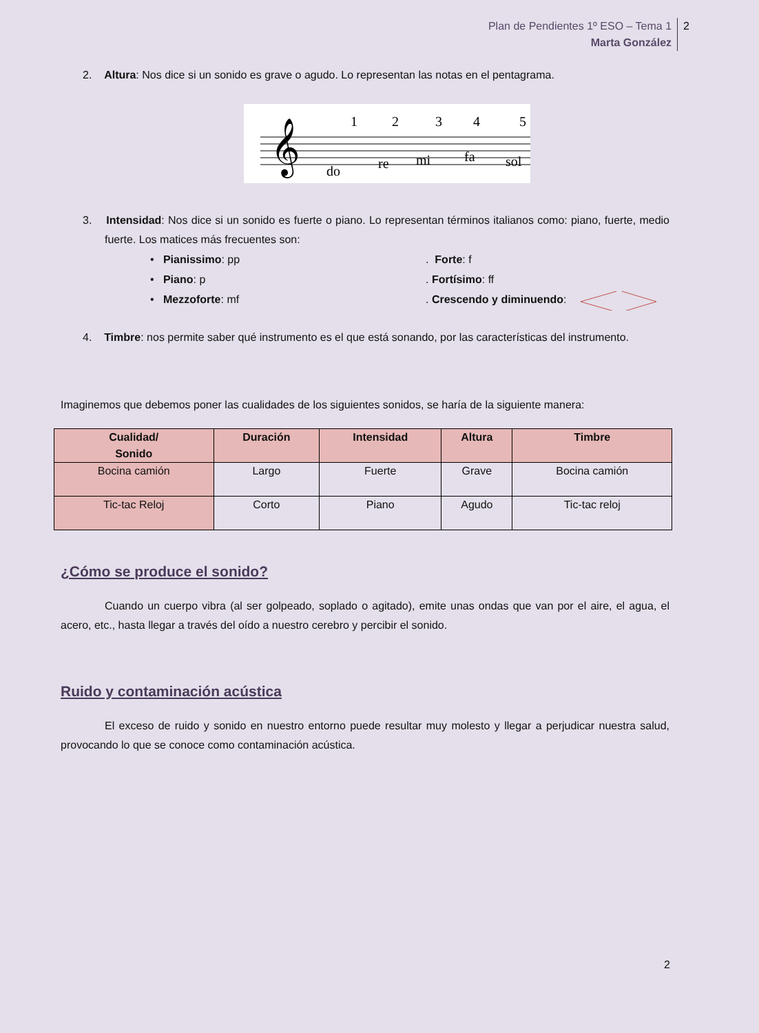Plan de Pendientes 1º ESO – Tema 1
Marta González 2
2. Altura: Nos dice si un sonido es grave o agudo. Lo representan las notas en el pentagrama.
𝄞
1
2
3
4
5
do
re
mi
fa
sol
3. Intensidad: Nos dice si un sonido es fuerte o piano. Lo representan términos italianos como: piano, fuerte, medio fuerte. Los matices más frecuentes son:
• Pianissimo: pp
. Forte: f
• Piano: p
. Fortísimo: ff
• Mezzoforte: mf
. Crescendo y diminuendo:
4. Timbre: nos permite saber qué instrumento es el que está sonando, por las características del instrumento.
Imaginemos que debemos poner las cualidades de los siguientes sonidos, se haría de la siguiente manera:
| Cualidad/ Sonido | Duración | Intensidad | Altura | Timbre |
| --- | --- | --- | --- | --- |
| Bocina camión | Largo | Fuerte | Grave | Bocina camión |
| Tic-tac Reloj | Corto | Piano | Agudo | Tic-tac reloj |
¿Cómo se produce el sonido?
Cuando un cuerpo vibra (al ser golpeado, soplado o agitado), emite unas ondas que van por el aire, el agua, el acero, etc., hasta llegar a través del oído a nuestro cerebro y percibir el sonido.
Ruido y contaminación acústica
El exceso de ruido y sonido en nuestro entorno puede resultar muy molesto y llegar a perjudicar nuestra salud, provocando lo que se conoce como contaminación acústica.
2